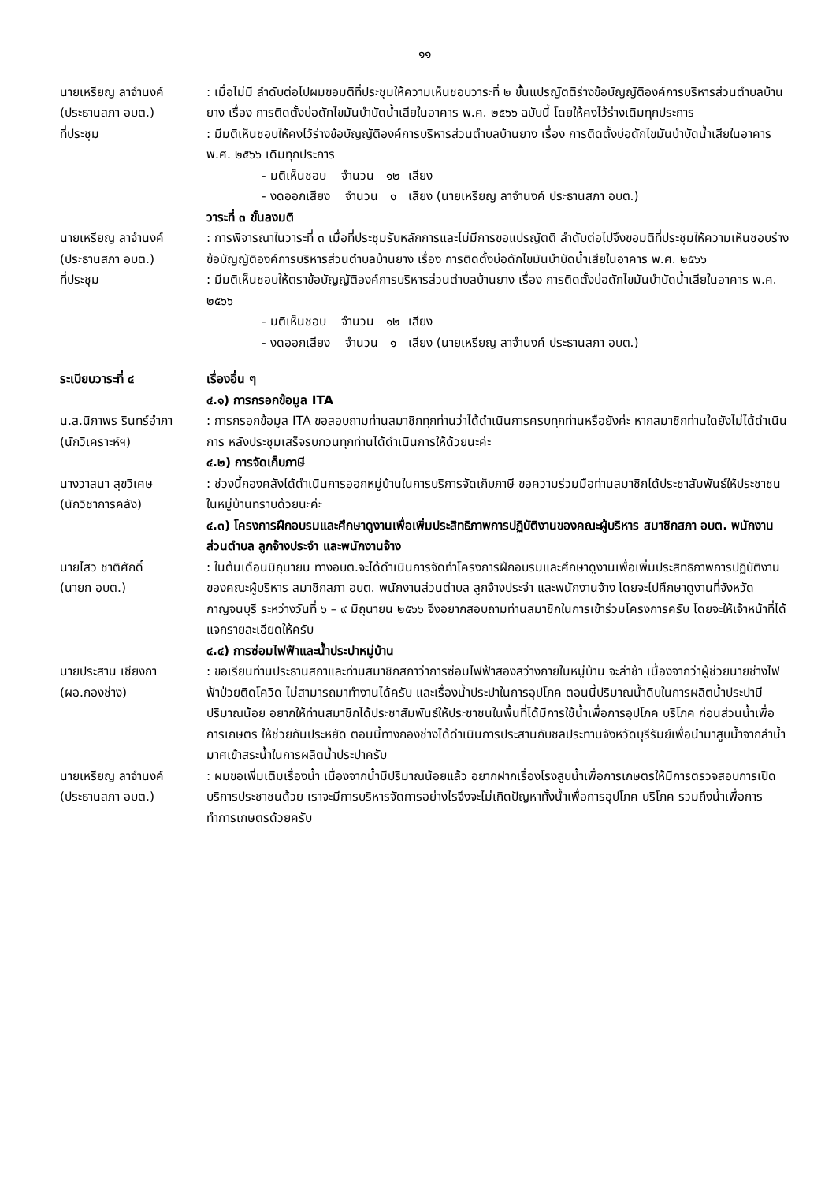๑๑
นายเหรียญ ลาจำนงค์
(ประธานสภา อบต.)
: เมื่อไม่มี ลำดับต่อไปผมขอมติที่ประชุมให้ความเห็นชอบวาระที่ ๒ ขั้นแปรญัตติร่างข้อบัญญัติองค์การบริหารส่วนตำบลบ้านยาง เรื่อง การติดตั้งบ่อดักไขมันบำบัดน้ำเสียในอาคาร พ.ศ. ๒๕๖๖ ฉบับนี้ โดยให้คงไว้ร่างเดิมทุกประการ
ที่ประชุม : มีมติเห็นชอบให้คงไว้ร่างข้อบัญญัติองค์การบริหารส่วนตำบลบ้านยาง เรื่อง การติดตั้งบ่อดักไขมันบำบัดน้ำเสียในอาคาร พ.ศ. ๒๕๖๖ เดิมทุกประการ
- มติเห็นชอบ จำนวน ๑๒ เสียง
- งดออกเสียง จำนวน ๑ เสียง (นายเหรียญ ลาจำนงค์ ประธานสภา อบต.)
วาระที่ ๓ ขั้นลงมติ
นายเหรียญ ลาจำนงค์
(ประธานสภา อบต.)
: การพิจารณาในวาระที่ ๓ เมื่อที่ประชุมรับหลักการและไม่มีการขอแปรญัตติ ลำดับต่อไปจึงขอมติที่ประชุมให้ความเห็นชอบร่างข้อบัญญัติองค์การบริหารส่วนตำบลบ้านยาง เรื่อง การติดตั้งบ่อดักไขมันบำบัดน้ำเสียในอาคาร พ.ศ. ๒๕๖๖
ที่ประชุม : มีมติเห็นชอบให้ตราข้อบัญญัติองค์การบริหารส่วนตำบลบ้านยาง เรื่อง การติดตั้งบ่อดักไขมันบำบัดน้ำเสียในอาคาร พ.ศ. ๒๕๖๖
- มติเห็นชอบ จำนวน ๑๒ เสียง
- งดออกเสียง จำนวน ๑ เสียง (นายเหรียญ ลาจำนงค์ ประธานสภา อบต.)
ระเบียบวาระที่ ๔ เรื่องอื่น ๆ
๔.๑) การกรอกข้อมูล ITA
น.ส.นิภาพร รินทร์อำภา
(นักวิเคราะห์ฯ)
: การกรอกข้อมูล ITA ขอสอบถามท่านสมาชิกทุกท่านว่าได้ดำเนินการครบทุกท่านหรือยังค่ะ หากสมาชิกท่านใดยังไม่ได้ดำเนินการ หลังประชุมเสร็จรบกวนทุกท่านได้ดำเนินการให้ด้วยนะค่ะ
๔.๒) การจัดเก็บภาษี
นางวาสนา สุขวิเศษ
(นักวิชาการคลัง)
: ช่วงนี้กองคลังได้ดำเนินการออกหมู่บ้านในการบริการจัดเก็บภาษี ขอความร่วมมือท่านสมาชิกได้ประชาสัมพันธ์ให้ประชาชนในหมู่บ้านทราบด้วยนะค่ะ
๔.๓) โครงการฝึกอบรมและศึกษาดูงานเพื่อเพิ่มประสิทธิภาพการปฏิบัติงานของคณะผู้บริหาร สมาชิกสภา อบต. พนักงานส่วนตำบล ลูกจ้างประจำ และพนักงานจ้าง
นายไสว ชาติศักดิ์
(นายก อบต.)
: ในต้นเดือนมิถุนายน ทางอบต.จะได้ดำเนินการจัดทำโครงการฝึกอบรมและศึกษาดูงานเพื่อเพิ่มประสิทธิภาพการปฏิบัติงานของคณะผู้บริหาร สมาชิกสภา อบต. พนักงานส่วนตำบล ลูกจ้างประจำ และพนักงานจ้าง โดยจะไปศึกษาดูงานที่จังหวัดกาญจนบุรี ระหว่างวันที่ ๖ – ๙ มิถุนายน ๒๕๖๖ จึงอยากสอบถามท่านสมาชิกในการเข้าร่วมโครงการครับ โดยจะให้เจ้าหน้าที่ได้แจกรายละเอียดให้ครับ
๔.๔) การซ่อมไฟฟ้าและน้ำประปาหมู่บ้าน
นายประสาน เชียงกา
(ผอ.กองช่าง)
: ขอเรียนท่านประธานสภาและท่านสมาชิกสภาว่าการซ่อมไฟฟ้าสองสว่างภายในหมู่บ้าน จะล่าช้า เนื่องจากว่าผู้ช่วยนายช่างไฟฟ้าป่วยติดโควิด ไม่สามารถมาทำงานได้ครับ และเรื่องน้ำประปาในการอุปโภค ตอนนี้ปริมาณน้ำดิบในการผลิตน้ำประปามีปริมาณน้อย อยากให้ท่านสมาชิกได้ประชาสัมพันธ์ให้ประชาชนในพื้นที่ได้มีการใช้น้ำเพื่อการอุปโภค บริโภค ก่อนส่วนน้ำเพื่อการเกษตร ให้ช่วยกันประหยัด ตอนนี้ทางกองช่างได้ดำเนินการประสานกับชลประทานจังหวัดบุรีรัมย์เพื่อนำมาสูบน้ำจากลำน้ำมาศเข้าสระน้ำในการผลิตน้ำประปาครับ
นายเหรียญ ลาจำนงค์
(ประธานสภา อบต.)
: ผมขอเพิ่มเติมเรื่องน้ำ เนื่องจากน้ำมีปริมาณน้อยแล้ว อยากฝากเรื่องโรงสูบน้ำเพื่อการเกษตรให้มีการตรวจสอบการเปิดบริการประชาชนด้วย เราจะมีการบริหารจัดการอย่างไรจึงจะไม่เกิดปัญหาทั้งน้ำเพื่อการอุปโภค บริโภค รวมถึงน้ำเพื่อการทำการเกษตรด้วยครับ